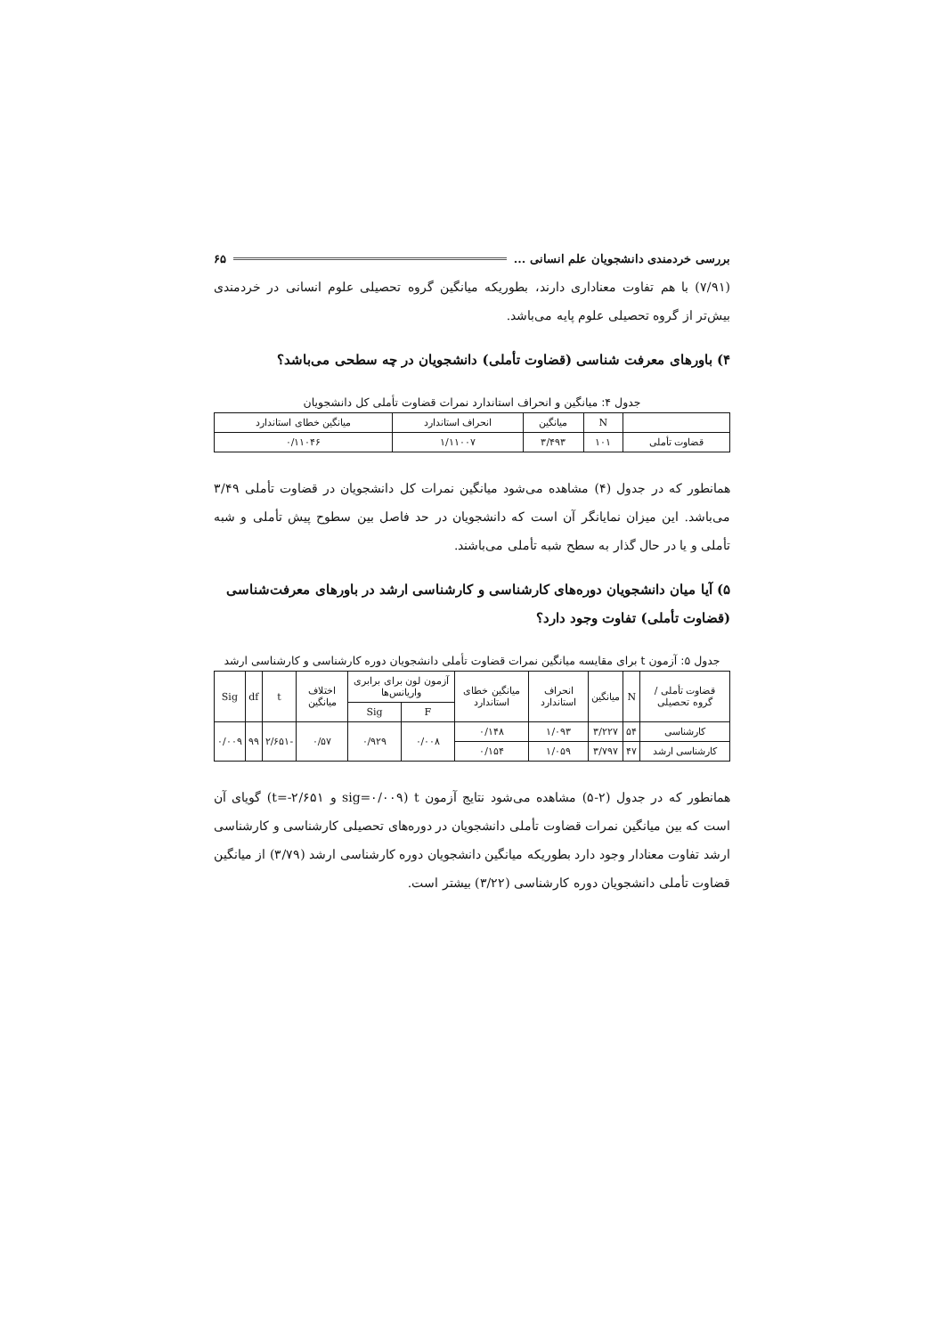بررسی خردمندی دانشجویان علم انسانی ... ۶۵
(۷/۹۱) با هم تفاوت معناداری دارند، بطوریکه میانگین گروه تحصیلی علوم انسانی در خردمندی بیش‌تر از گروه تحصیلی علوم پایه می‌باشد.
۴) باورهای معرفت شناسی (قضاوت تأملی) دانشجویان در چه سطحی می‌باشد؟
جدول ۴: میانگین و انحراف استاندارد نمرات قضاوت تأملی کل دانشجویان
| | N | میانگین | انحراف استاندارد | میانگین خطای استاندارد |
| --- | --- | --- | --- | --- |
| قضاوت تأملی | ۱۰۱ | ۳/۴۹۳ | ۱/۱۱۰۰۷ | ۰/۱۱۰۴۶ |
همانطور که در جدول (۴) مشاهده می‌شود میانگین نمرات کل دانشجویان در قضاوت تأملی ۳/۴۹ می‌باشد. این میزان نمایانگر آن است که دانشجویان در حد فاصل بین سطوح پیش تأملی و شبه تأملی و یا در حال گذار به سطح شبه تأملی می‌باشند.
۵) آیا میان دانشجویان دوره‌های کارشناسی و کارشناسی ارشد در باورهای معرفت‌شناسی (قضاوت تأملی) تفاوت وجود دارد؟
جدول ۵: آزمون t برای مقایسه میانگین نمرات قضاوت تأملی دانشجویان دوره کارشناسی و کارشناسی ارشد
| قضاوت تأملی / گروه تحصیلی | N | میانگین | انحراف استاندارد | میانگین خطای استاندارد | آزمون لون برای برابری واریانس‌ها | | اختلاف میانگین | t | df | Sig |
| --- | --- | --- | --- | --- | --- | --- | --- | --- | --- | --- |
| | | | | | F | Sig | | | | |
| کارشناسی | ۵۴ | ۳/۲۲۷ | ۱/۰۹۳ | ۰/۱۴۸ | ۰/۰۰۸ | ۰/۹۲۹ | ۰/۵۷ | -۲/۶۵۱ | ۹۹ | ۰/۰۰۹ |
| کارشناسی ارشد | ۴۷ | ۳/۷۹۷ | ۱/۰۵۹ | ۰/۱۵۴ | | | | | | |
همانطور که در جدول (۲-۵) مشاهده می‌شود نتایج آزمون t (sig=۰/۰۰۹ و t=-۲/۶۵۱) گویای آن است که بین میانگین نمرات قضاوت تأملی دانشجویان در دوره‌های تحصیلی کارشناسی و کارشناسی ارشد تفاوت معنادار وجود دارد بطوریکه میانگین دانشجویان دوره کارشناسی ارشد (۳/۷۹) از میانگین قضاوت تأملی دانشجویان دوره کارشناسی (۳/۲۲) بیشتر است.